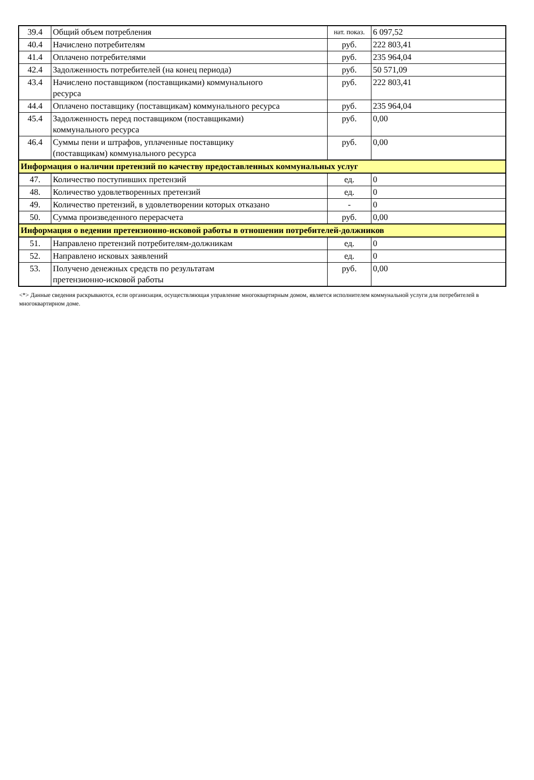| 39.4 | Общий объем потребления | нат. показ. | 6 097,52 |
| 40.4 | Начислено потребителям | руб. | 222 803,41 |
| 41.4 | Оплачено потребителями | руб. | 235 964,04 |
| 42.4 | Задолженность потребителей (на конец периода) | руб. | 50 571,09 |
| 43.4 | Начислено поставщиком (поставщиками) коммунального ресурса | руб. | 222 803,41 |
| 44.4 | Оплачено поставщику (поставщикам) коммунального ресурса | руб. | 235 964,04 |
| 45.4 | Задолженность перед поставщиком (поставщиками) коммунального ресурса | руб. | 0,00 |
| 46.4 | Суммы пени и штрафов, уплаченные поставщику (поставщикам) коммунального ресурса | руб. | 0,00 |
| Информация о наличии претензий по качеству предоставленных коммунальных услуг | | | |
| 47. | Количество поступивших претензий | ед. | 0 |
| 48. | Количество удовлетворенных претензий | ед. | 0 |
| 49. | Количество претензий, в удовлетворении которых отказано | - | 0 |
| 50. | Сумма произведенного перерасчета | руб. | 0,00 |
| Информация о ведении претензионно-исковой работы в отношении потребителей-должников | | | |
| 51. | Направлено претензий потребителям-должникам | ед. | 0 |
| 52. | Направлено исковых заявлений | ед. | 0 |
| 53. | Получено денежных средств по результатам претензионно-исковой работы | руб. | 0,00 |
<*> Данные сведения раскрываются, если организация, осуществляющая управление многоквартирным домом, является исполнителем коммунальной услуги для потребителей в многоквартирном доме.